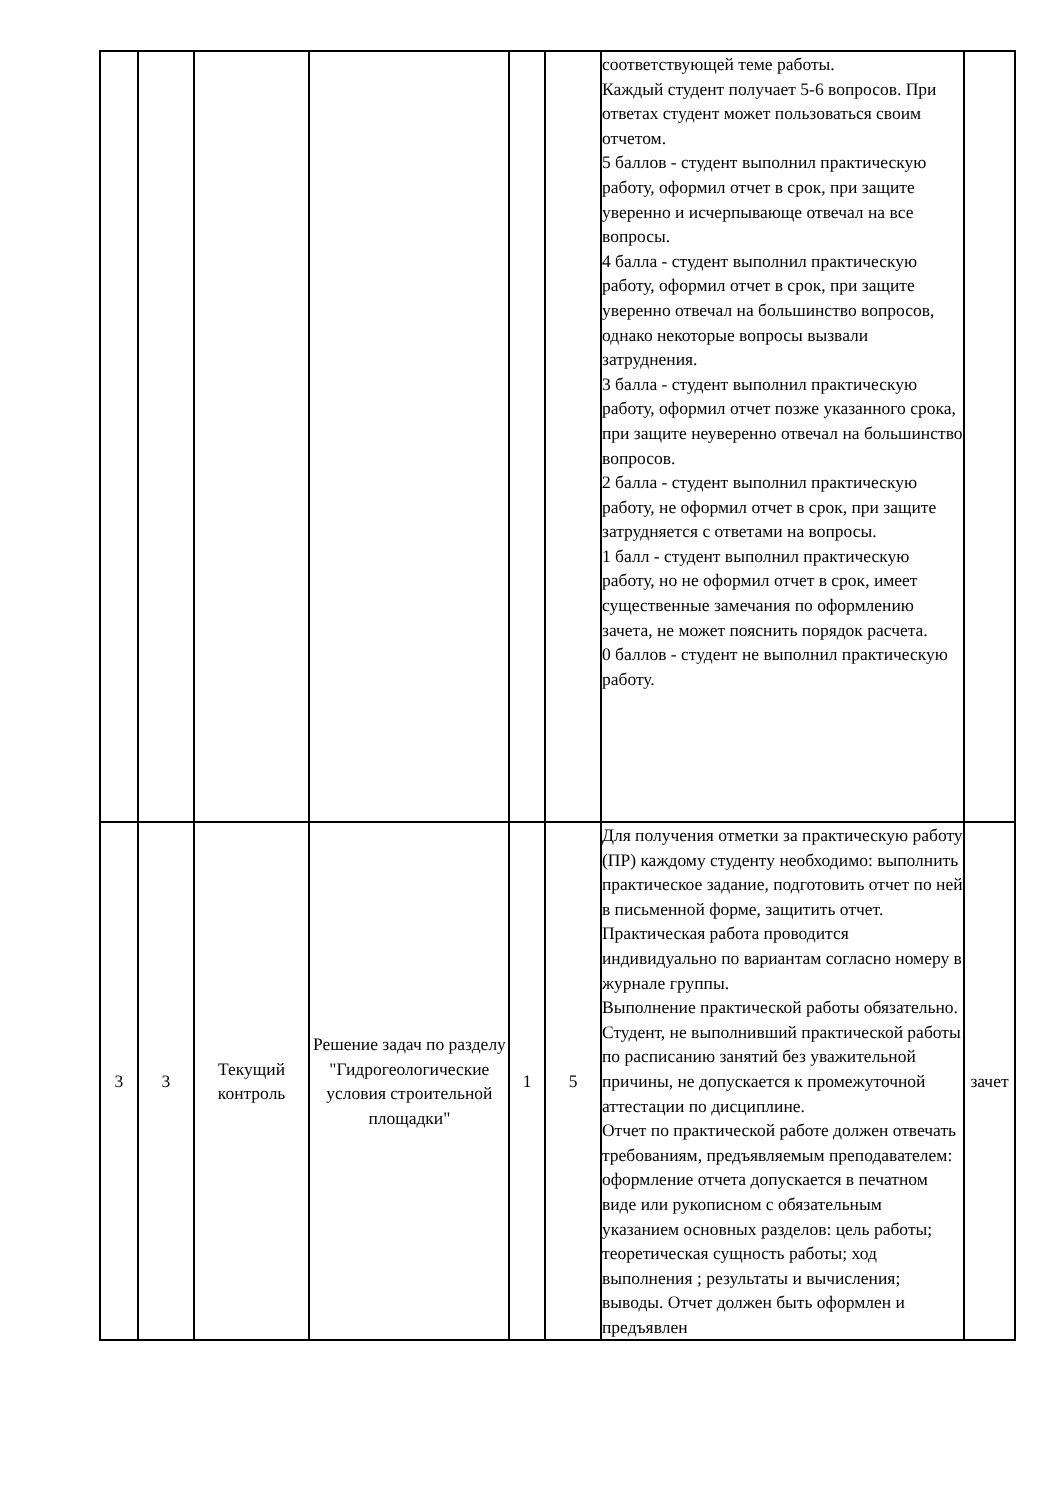| | | | | | | соответствующей теме работы. Каждый студент получает 5-6 вопросов. При ответах студент может пользоваться своим отчетом. 5 баллов - студент выполнил практическую работу, оформил отчет в срок, при защите уверенно и исчерпывающе отвечал на все вопросы. 4 балла - студент выполнил практическую работу, оформил отчет в срок, при защите уверенно отвечал на большинство вопросов, однако некоторые вопросы вызвали затруднения. 3 балла - студент выполнил практическую работу, оформил отчет позже указанного срока, при защите неуверенно отвечал на большинство вопросов. 2 балла - студент выполнил практическую работу, не оформил отчет в срок, при защите затрудняется с ответами на вопросы. 1 балл - студент выполнил практическую работу, но не оформил отчет в срок, имеет существенные замечания по оформлению зачета, не может пояснить порядок расчета. 0 баллов - студент не выполнил практическую работу. | |
| 3 | 3 | Текущий контроль | Решение задач по разделу "Гидрогеологические условия строительной площадки" | 1 | 5 | Для получения отметки за практическую работу (ПР) каждому студенту необходимо: выполнить практическое задание, подготовить отчет по ней в письменной форме, защитить отчет. Практическая работа проводится индивидуально по вариантам согласно номеру в журнале группы. Выполнение практической работы обязательно. Студент, не выполнивший практической работы по расписанию занятий без уважительной причины, не допускается к промежуточной аттестации по дисциплине. Отчет по практической работе должен отвечать требованиям, предъявляемым преподавателем: оформление отчета допускается в печатном виде или рукописном с обязательным указанием основных разделов: цель работы; теоретическая сущность работы; ход выполнения ; результаты и вычисления; выводы. Отчет должен быть оформлен и предъявлен | зачет |